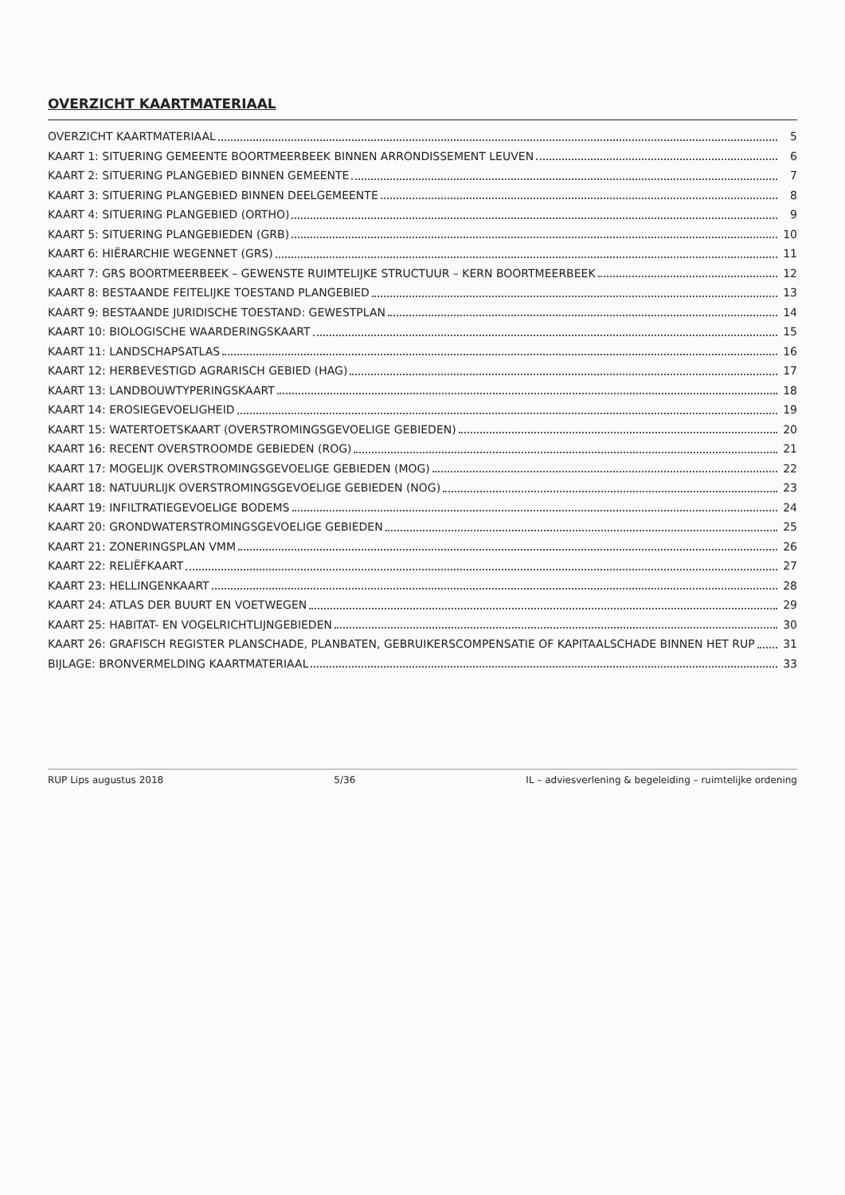OVERZICHT KAARTMATERIAAL
OVERZICHT KAARTMATERIAAL 5
KAART 1: SITUERING GEMEENTE BOORTMEERBEEK BINNEN ARRONDISSEMENT LEUVEN 6
KAART 2: SITUERING PLANGEBIED BINNEN GEMEENTE 7
KAART 3: SITUERING PLANGEBIED BINNEN DEELGEMEENTE 8
KAART 4: SITUERING PLANGEBIED (ORTHO) 9
KAART 5: SITUERING PLANGEBIEDEN (GRB) 10
KAART 6: HIËRARCHIE WEGENNET (GRS) 11
KAART 7: GRS BOORTMEERBEEK – GEWENSTE RUIMTELIJKE STRUCTUUR – KERN BOORTMEERBEEK 12
KAART 8: BESTAANDE FEITELIJKE TOESTAND PLANGEBIED 13
KAART 9: BESTAANDE JURIDISCHE TOESTAND: GEWESTPLAN 14
KAART 10: BIOLOGISCHE WAARDERINGSKAART 15
KAART 11: LANDSCHAPSATLAS 16
KAART 12: HERBEVESTIGD AGRARISCH GEBIED (HAG) 17
KAART 13: LANDBOUWTYPERINGSKAART 18
KAART 14: EROSIEGEVOELIGHEID 19
KAART 15: WATERTOETSKAART (OVERSTROMINGSGEVOELIGE GEBIEDEN) 20
KAART 16: RECENT OVERSTROOMDE GEBIEDEN (ROG) 21
KAART 17: MOGELIJK OVERSTROMINGSGEVOELIGE GEBIEDEN (MOG) 22
KAART 18: NATUURLIJK OVERSTROMINGSGEVOELIGE GEBIEDEN (NOG) 23
KAART 19: INFILTRATIEGEVOELIGE BODEMS 24
KAART 20: GRONDWATERSTROMINGSGEVOELIGE GEBIEDEN 25
KAART 21: ZONERINGSPLAN VMM 26
KAART 22: RELIËFKAART 27
KAART 23: HELLINGENKAART 28
KAART 24: ATLAS DER BUURT EN VOETWEGEN 29
KAART 25: HABITAT- EN VOGELRICHTLIJNGEBIEDEN 30
KAART 26: GRAFISCH REGISTER PLANSCHADE, PLANBATEN, GEBRUIKERSCOMPENSATIE OF KAPITAALSCHADE BINNEN HET RUP 31
BIJLAGE: BRONVERMELDING KAARTMATERIAAL 33
RUP Lips augustus 2018 5/36 IL – adviesverlening & begeleiding – ruimtelijke ordening